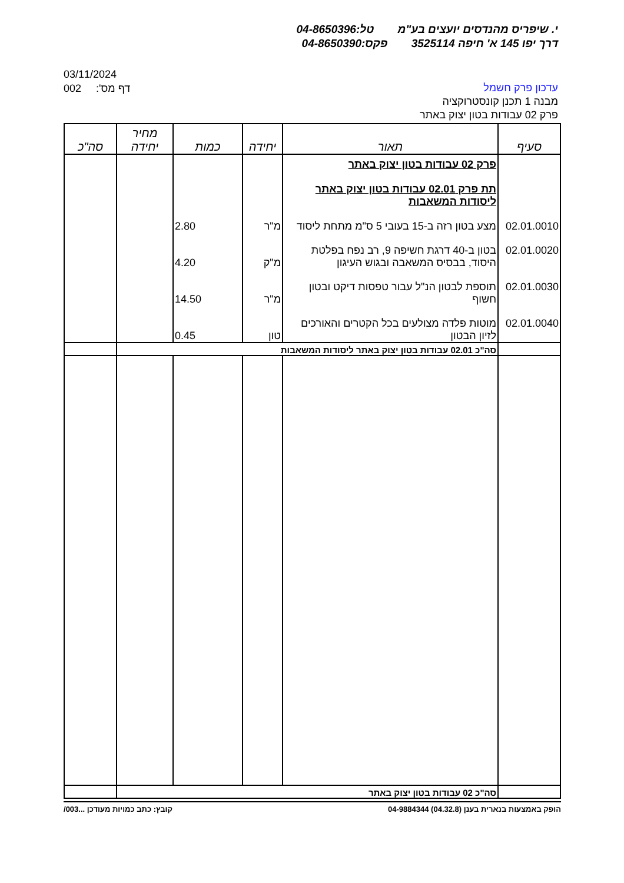י. שיפריס מהנדסים יועצים בע"מ טל:04-8650396
דרך יפו 145 א' חיפה 3525114 פקס:04-8650390
03/11/2024
002 :'דף מס
עדכון פרק חשמל
מבנה 1 תכנן קונסטרוקציה
פרק 02 עבודות בטון יצוק באתר
| סעיף | תאור | יחידה | כמות | מחיר יחידה | סה"כ |
| --- | --- | --- | --- | --- | --- |
| | פרק 02 עבודות בטון יצוק באתר תת פרק 02.01 עבודות בטון יצוק באתר ליסודות המשאבות | | | | |
| 02.01.0010 | מצע בטון רזה ב-15 בעובי 5 ס"מ מתחת ליסוד | מ"ר | 2.80 | | |
| 02.01.0020 | בטון ב-40 דרגת חשיפה 9, רב נפח בפלטת היסוד, בבסיס המשאבה ובגוש העיגון | מ"ק | 4.20 | | |
| 02.01.0030 | תוספת לבטון הנ"ל עבור טפסות דיקט ובטון חשוף | מ"ר | 14.50 | | |
| 02.01.0040 | מוטות פלדה מצולעים בכל הקטרים והאורכים לזיון הבטון | טון | 0.45 | | |
| | סה"כ 02.01 עבודות בטון יצוק באתר ליסודות המשאבות | | | | |
| | סה"כ 02 עבודות בטון יצוק באתר | | | | |
הופק באמצעות בנארית בענן (04.32.8) 04-9884344 קובץ: כתב כמויות מעודכן ...003/